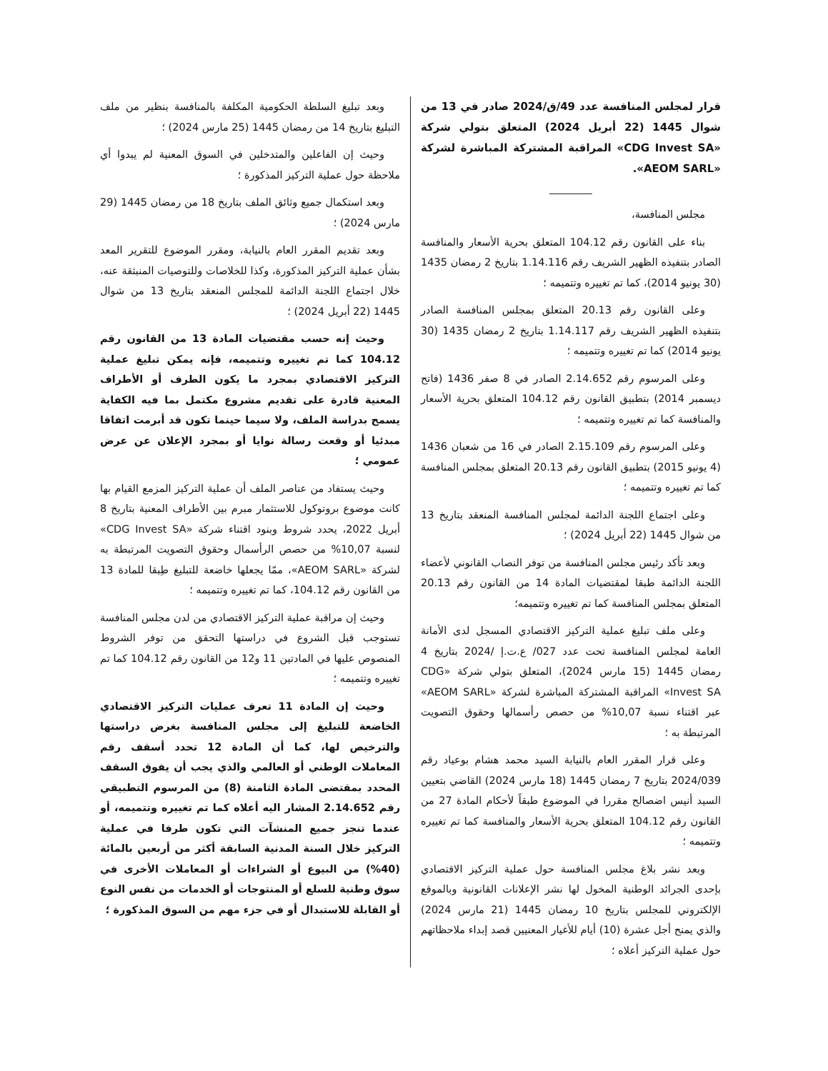قرار لمجلس المنافسة عدد 49/ق/2024 صادر في 13 من شوال 1445 (22 أبريل 2024) المتعلق بتولي شركة «CDG Invest SA» المراقبة المشتركة المباشرة لشركة «AEOM SARL».
مجلس المنافسة،
بناء على القانون رقم 104.12 المتعلق بحرية الأسعار والمنافسة الصادر بتنفيذه الظهير الشريف رقم 1.14.116 بتاريخ 2 رمضان 1435 (30 يونيو 2014)، كما تم تغييره وتتميمه ؛
وعلى القانون رقم 20.13 المتعلق بمجلس المنافسة الصادر بتنفيذه الظهير الشريف رقم 1.14.117 بتاريخ 2 رمضان 1435 (30 يونيو 2014) كما تم تغييره وتتميمه ؛
وعلى المرسوم رقم 2.14.652 الصادر في 8 صفر 1436 (فاتح ديسمبر 2014) بتطبيق القانون رقم 104.12 المتعلق بحرية الأسعار والمنافسة كما تم تغييره وتتميمه ؛
وعلى المرسوم رقم 2.15.109 الصادر في 16 من شعبان 1436 (4 يونيو 2015) بتطبيق القانون رقم 20.13 المتعلق بمجلس المنافسة كما تم تغييره وتتميمه ؛
وعلى اجتماع اللجنة الدائمة لمجلس المنافسة المنعقد بتاريخ 13 من شوال 1445 (22 أبريل 2024) ؛
وبعد تأكد رئيس مجلس المنافسة من توفر النصاب القانوني لأعضاء اللجنة الدائمة طبقا لمقتضيات المادة 14 من القانون رقم 20.13 المتعلق بمجلس المنافسة كما تم تغييره وتتميمه؛
وعلى ملف تبليغ عملية التركيز الاقتصادي المسجل لدى الأمانة العامة لمجلس المنافسة تحت عدد 027/ ع.ت.إ /2024 بتاريخ 4 رمضان 1445 (15 مارس 2024)، المتعلق بتولي شركة «CDG Invest SA» المراقبة المشتركة المباشرة لشركة «AEOM SARL» عبر اقتناء نسبة 10,07% من حصص رأسمالها وحقوق التصويت المرتبطة به ؛
وعلى قرار المقرر العام بالنيابة السيد محمد هشام بوعياد رقم 2024/039 بتاريخ 7 رمضان 1445 (18 مارس 2024) القاضي بتعيين السيد أنيس اضصالح مقررا في الموضوع طبقاً لأحكام المادة 27 من القانون رقم 104.12 المتعلق بحرية الأسعار والمنافسة كما تم تغييره وتتميمه ؛
وبعد نشر بلاغ مجلس المنافسة حول عملية التركيز الاقتصادي بإحدى الجرائد الوطنية المخول لها نشر الإعلانات القانونية وبالموقع الإلكتروني للمجلس بتاريخ 10 رمضان 1445 (21 مارس 2024) والذي يمنح أجل عشرة (10) أيام للأغيار المعنيين قصد إبداء ملاحظاتهم حول عملية التركيز أعلاه ؛
وبعد تبليغ السلطة الحكومية المكلفة بالمنافسة بنظير من ملف التبليغ بتاريخ 14 من رمضان 1445 (25 مارس 2024) ؛
وحيث إن الفاعلين والمتدخلين في السوق المعنية لم يبدوا أي ملاحظة حول عملية التركيز المذكورة ؛
وبعد استكمال جميع وثائق الملف بتاريخ 18 من رمضان 1445 (29 مارس 2024) ؛
وبعد تقديم المقرر العام بالنيابة، ومقرر الموضوع للتقرير المعد بشأن عملية التركيز المذكورة، وكذا للخلاصات وللتوصيات المنبثقة عنه، خلال اجتماع اللجنة الدائمة للمجلس المنعقد بتاريخ 13 من شوال 1445 (22 أبريل 2024) ؛
وحيث إنه حسب مقتضيات المادة 13 من القانون رقم 104.12 كما تم تغييره وتتميمه، فإنه يمكن تبليغ عملية التركيز الاقتصادي بمجرد ما يكون الطرف أو الأطراف المعنية قادرة على تقديم مشروع مكتمل بما فيه الكفاية يسمح بدراسة الملف، ولا سيما حينما تكون قد أبرمت اتفاقا مبدئيا أو وقعت رسالة نوايا أو بمجرد الإعلان عن عرض عمومي ؛
وحيث يستفاد من عناصر الملف أن عملية التركيز المزمع القيام بها كانت موضوع بروتوكول للاستثمار مبرم بين الأطراف المعنية بتاريخ 8 أبريل 2022، يحدد شروط وبنود اقتناء شركة «CDG Invest SA» لنسبة 10,07% من حصص الرأسمال وحقوق التصويت المرتبطة به لشركة «AEOM SARL»، ممّا يجعلها خاضعة للتبليغ طِبقا للمادة 13 من القانون رقم 104.12، كما تم تغييره وتتميمه ؛
وحيث إن مراقبة عملية التركيز الاقتصادي من لدن مجلس المنافسة تستوجب قبل الشروع في دراستها التحقق من توفر الشروط المنصوص عليها في المادتين 11 و12 من القانون رقم 104.12 كما تم تغييره وتتميمه ؛
وحيث إن المادة 11 تعرف عمليات التركيز الاقتصادي الخاضعة للتبليغ إلى مجلس المنافسة بغرض دراستها والترخيص لها، كما أن المادة 12 تحدد أسقف رقم المعاملات الوطني أو العالمي والذي يجب أن يفوق السقف المحدد بمقتضى المادة الثامنة (8) من المرسوم التطبيقي رقم 2.14.652 المشار اليه أعلاه كما تم تغييره وتتميمه، أو عندما تنجز جميع المنشآت التي تكون طرفا في عملية التركيز خلال السنة المدنية السابقة أكثر من أربعين بالمائة (40%) من البيوع أو الشراءات أو المعاملات الأخرى في سوق وطنية للسلع أو المنتوجات أو الخدمات من نفس النوع أو القابلة للاستبدال أو في جزء مهم من السوق المذكورة ؛